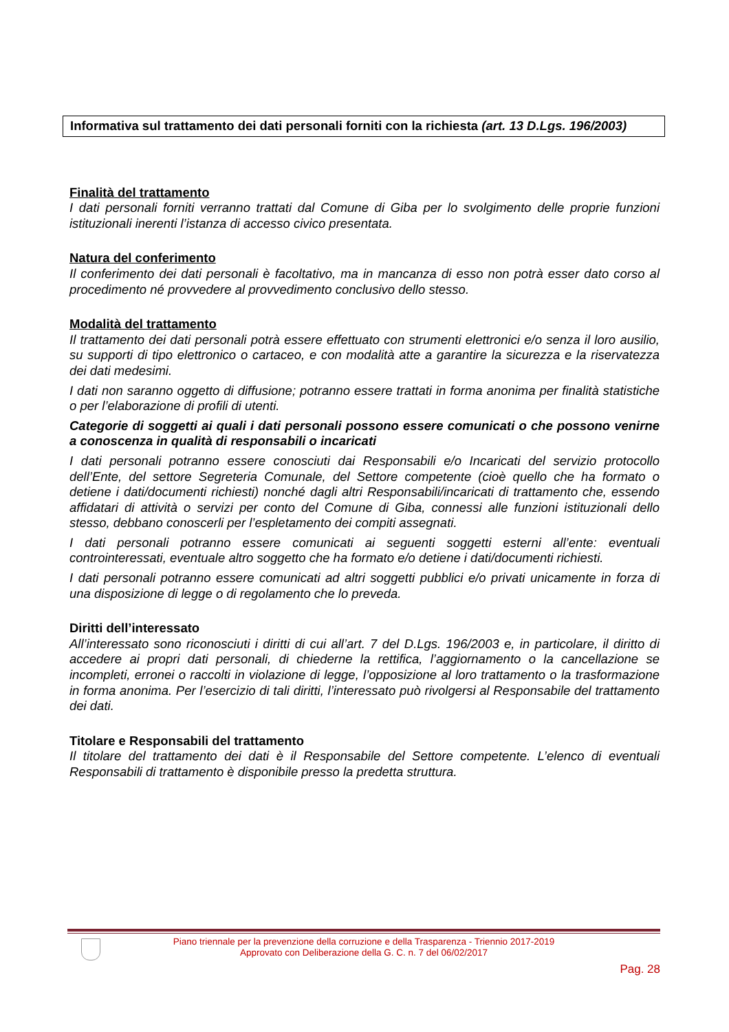Informativa sul trattamento dei dati personali forniti con la richiesta (art. 13 D.Lgs. 196/2003)
Finalità del trattamento
I dati personali forniti verranno trattati dal Comune di Giba per lo svolgimento delle proprie funzioni istituzionali inerenti l’istanza di accesso civico presentata.
Natura del conferimento
Il conferimento dei dati personali è facoltativo, ma in mancanza di esso non potrà esser dato corso al procedimento né provvedere al provvedimento conclusivo dello stesso.
Modalità del trattamento
Il trattamento dei dati personali potrà essere effettuato con strumenti elettronici e/o senza il loro ausilio, su supporti di tipo elettronico o cartaceo, e con modalità atte a garantire la sicurezza e la riservatezza dei dati medesimi.
I dati non saranno oggetto di diffusione; potranno essere trattati in forma anonima per finalità statistiche o per l’elaborazione di profili di utenti.
Categorie di soggetti ai quali i dati personali possono essere comunicati o che possono venirne a conoscenza in qualità di responsabili o incaricati
I dati personali potranno essere conosciuti dai Responsabili e/o Incaricati del servizio protocollo dell’Ente, del settore Segreteria Comunale, del Settore competente (cioè quello che ha formato o detiene i dati/documenti richiesti) nonché dagli altri Responsabili/incaricati di trattamento che, essendo affidatari di attività o servizi per conto del Comune di Giba, connessi alle funzioni istituzionali dello stesso, debbano conoscerli per l’espletamento dei compiti assegnati.
I dati personali potranno essere comunicati ai seguenti soggetti esterni all’ente: eventuali controinteressati, eventuale altro soggetto che ha formato e/o detiene i dati/documenti richiesti.
I dati personali potranno essere comunicati ad altri soggetti pubblici e/o privati unicamente in forza di una disposizione di legge o di regolamento che lo preveda.
Diritti dell’interessato
All’interessato sono riconosciuti i diritti di cui all’art. 7 del D.Lgs. 196/2003 e, in particolare, il diritto di accedere ai propri dati personali, di chiederne la rettifica, l’aggiornamento o la cancellazione se incompleti, erronei o raccolti in violazione di legge, l’opposizione al loro trattamento o la trasformazione in forma anonima. Per l’esercizio di tali diritti, l’interessato può rivolgersi al Responsabile del trattamento dei dati.
Titolare e Responsabili del trattamento
Il titolare del trattamento dei dati è il Responsabile del Settore competente. L’elenco di eventuali Responsabili di trattamento è disponibile presso la predetta struttura.
Piano triennale per la prevenzione della corruzione e della Trasparenza - Triennio 2017-2019
Approvato con Deliberazione della G. C. n. 7 del 06/02/2017
Pag. 28